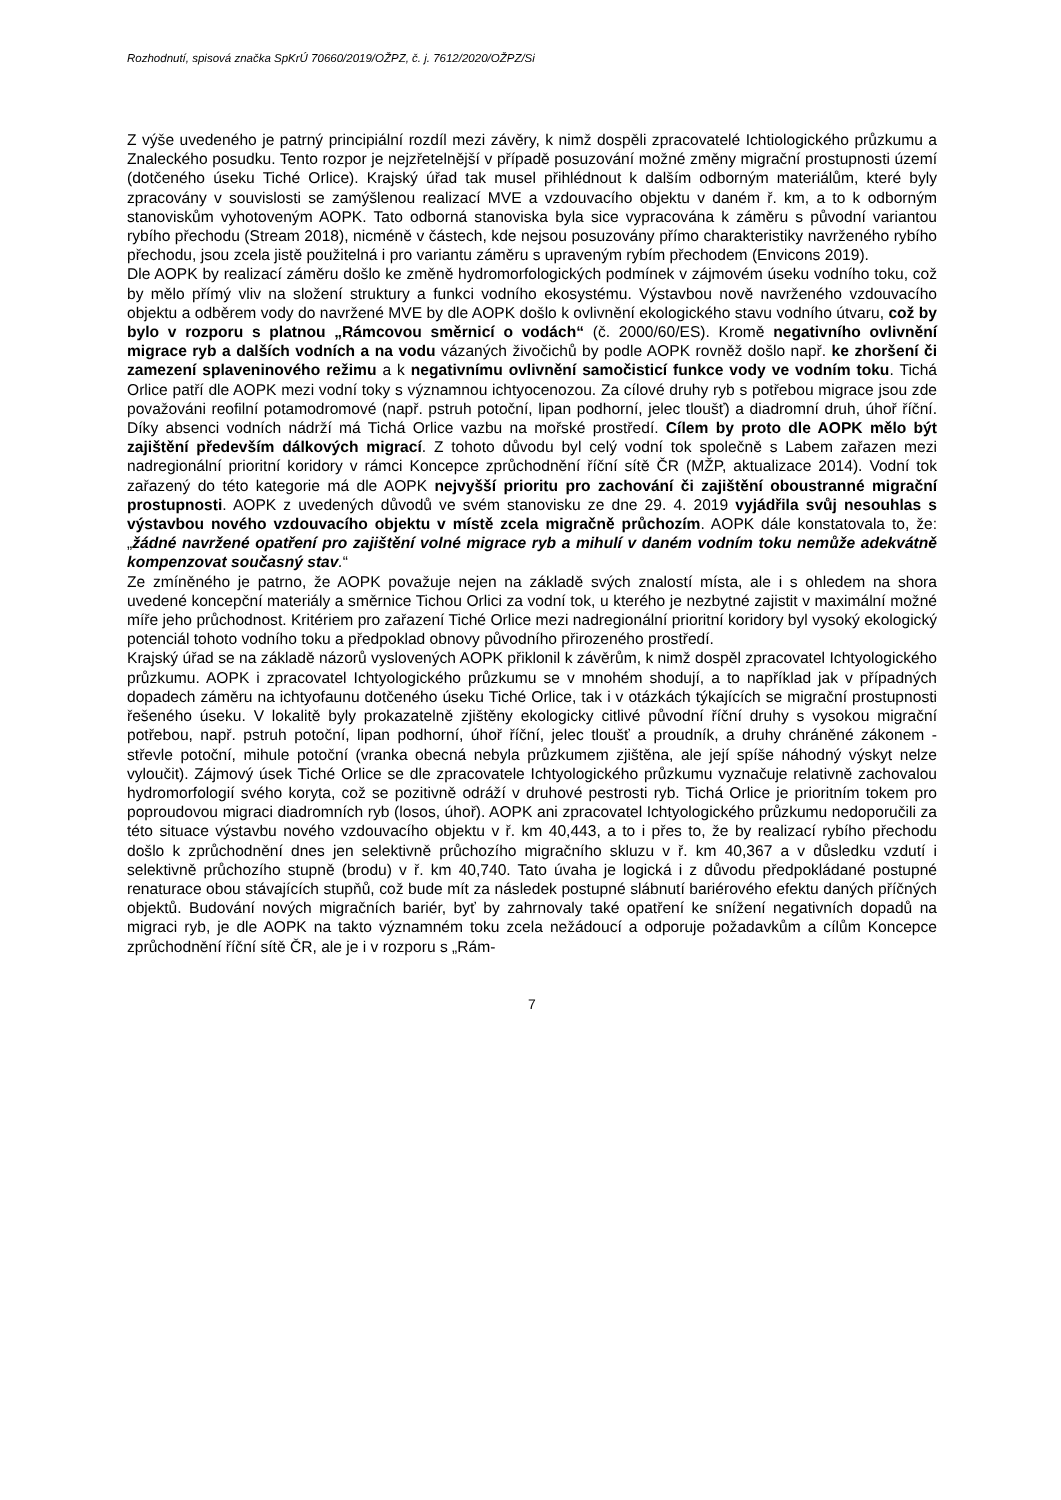Rozhodnutí, spisová značka SpKrÚ 70660/2019/OŽPZ, č. j. 7612/2020/OŽPZ/Si
Z výše uvedeného je patrný principiální rozdíl mezi závěry, k nimž dospěli zpracovatelé Ichtiologického průzkumu a Znaleckého posudku. Tento rozpor je nejzřetelnější v případě posuzování možné změny migrační prostupnosti území (dotčeného úseku Tiché Orlice). Krajský úřad tak musel přihlédnout k dalším odborným materiálům, které byly zpracovány v souvislosti se zamýšlenou realizací MVE a vzdouvacího objektu v daném ř. km, a to k odborným stanoviskům vyhotoveným AOPK. Tato odborná stanoviska byla sice vypracována k záměru s původní variantou rybího přechodu (Stream 2018), nicméně v částech, kde nejsou posuzovány přímo charakteristiky navrženého rybího přechodu, jsou zcela jistě použitelná i pro variantu záměru s upraveným rybím přechodem (Envicons 2019).
Dle AOPK by realizací záměru došlo ke změně hydromorfologických podmínek v zájmovém úseku vodního toku, což by mělo přímý vliv na složení struktury a funkci vodního ekosystému. Výstavbou nově navrženého vzdouvacího objektu a odběrem vody do navržené MVE by dle AOPK došlo k ovlivnění ekologického stavu vodního útvaru, což by bylo v rozporu s platnou „Rámcovou směrnicí o vodách“ (č. 2000/60/ES). Kromě negativního ovlivnění migrace ryb a dalších vodních a na vodu vázaných živočichů by podle AOPK rovněž došlo např. ke zhoršení či zamezení splaveninového režimu a k negativnímu ovlivnění samočisticí funkce vody ve vodním toku. Tichá Orlice patří dle AOPK mezi vodní toky s významnou ichtyocenozou. Za cílové druhy ryb s potřebou migrace jsou zde považováni reofilní potamodromové (např. pstruh potoční, lipan podhorní, jelec tloušť) a diadromní druh, úhoř říční. Díky absenci vodních nádrží má Tichá Orlice vazbu na mořské prostředí. Cílem by proto dle AOPK mělo být zajištění především dálkových migrací. Z tohoto důvodu byl celý vodní tok společně s Labem zařazen mezi nadregionální prioritní koridory v rámci Koncepce zprůchodnění říční sítě ČR (MŽP, aktualizace 2014). Vodní tok zařazený do této kategorie má dle AOPK nejvyšší prioritu pro zachování či zajištění oboustranné migrační prostupnosti. AOPK z uvedených důvodů ve svém stanovisku ze dne 29. 4. 2019 vyjádřila svůj nesouhlas s výstavbou nového vzdouvacího objektu v místě zcela migračně průchozím. AOPK dále konstatovala to, že: „žádné navržené opatření pro zajištění volné migrace ryb a mihulí v daném vodním toku nemůže adekvátně kompenzovat současný stav.“
Ze zmíněného je patrno, že AOPK považuje nejen na základě svých znalostí místa, ale i s ohledem na shora uvedené koncepční materiály a směrnice Tichou Orlici za vodní tok, u kterého je nezbytné zajistit v maximální možné míře jeho průchodnost. Kritériem pro zařazení Tiché Orlice mezi nadregionální prioritní koridory byl vysoký ekologický potenciál tohoto vodního toku a předpoklad obnovy původního přirozeného prostředí.
Krajský úřad se na základě názorů vyslovených AOPK přiklonil k závěrům, k nimž dospěl zpracovatel Ichtyologického průzkumu. AOPK i zpracovatel Ichtyologického průzkumu se v mnohém shodují, a to například jak v případných dopadech záměru na ichtyofaunu dotčeného úseku Tiché Orlice, tak i v otázkách týkajících se migrační prostupnosti řešeného úseku. V lokalitě byly prokazatelně zjištěny ekologicky citlivé původní říční druhy s vysokou migrační potřebou, např. pstruh potoční, lipan podhorní, úhoř říční, jelec tloušť a proudník, a druhy chráněné zákonem - střevle potoční, mihule potoční (vranka obecná nebyla průzkumem zjištěna, ale její spíše náhodný výskyt nelze vyloučit). Zájmový úsek Tiché Orlice se dle zpracovatele Ichtyologického průzkumu vyznačuje relativně zachovalou hydromorfologií svého koryta, což se pozitivně odráží v druhové pestrosti ryb. Tichá Orlice je prioritním tokem pro poproudovou migraci diadromních ryb (losos, úhoř). AOPK ani zpracovatel Ichtyologického průzkumu nedoporučili za této situace výstavbu nového vzdouvacího objektu v ř. km 40,443, a to i přes to, že by realizací rybího přechodu došlo k zprůchodnění dnes jen selektivně průchozího migračního skluzu v ř. km 40,367 a v důsledku vzdutí i selektivně průchozího stupně (brodu) v ř. km 40,740. Tato úvaha je logická i z důvodu předpokládané postupné renaturace obou stávajících stupňů, což bude mít za následek postupné slábnutí bariérového efektu daných příčných objektů. Budování nových migračních bariér, byť by zahrnovaly také opatření ke snížení negativních dopadů na migraci ryb, je dle AOPK na takto významném toku zcela nežádoucí a odporuje požadavkům a cílům Koncepce zprůchodnění říční sítě ČR, ale je i v rozporu s „Rám-
7